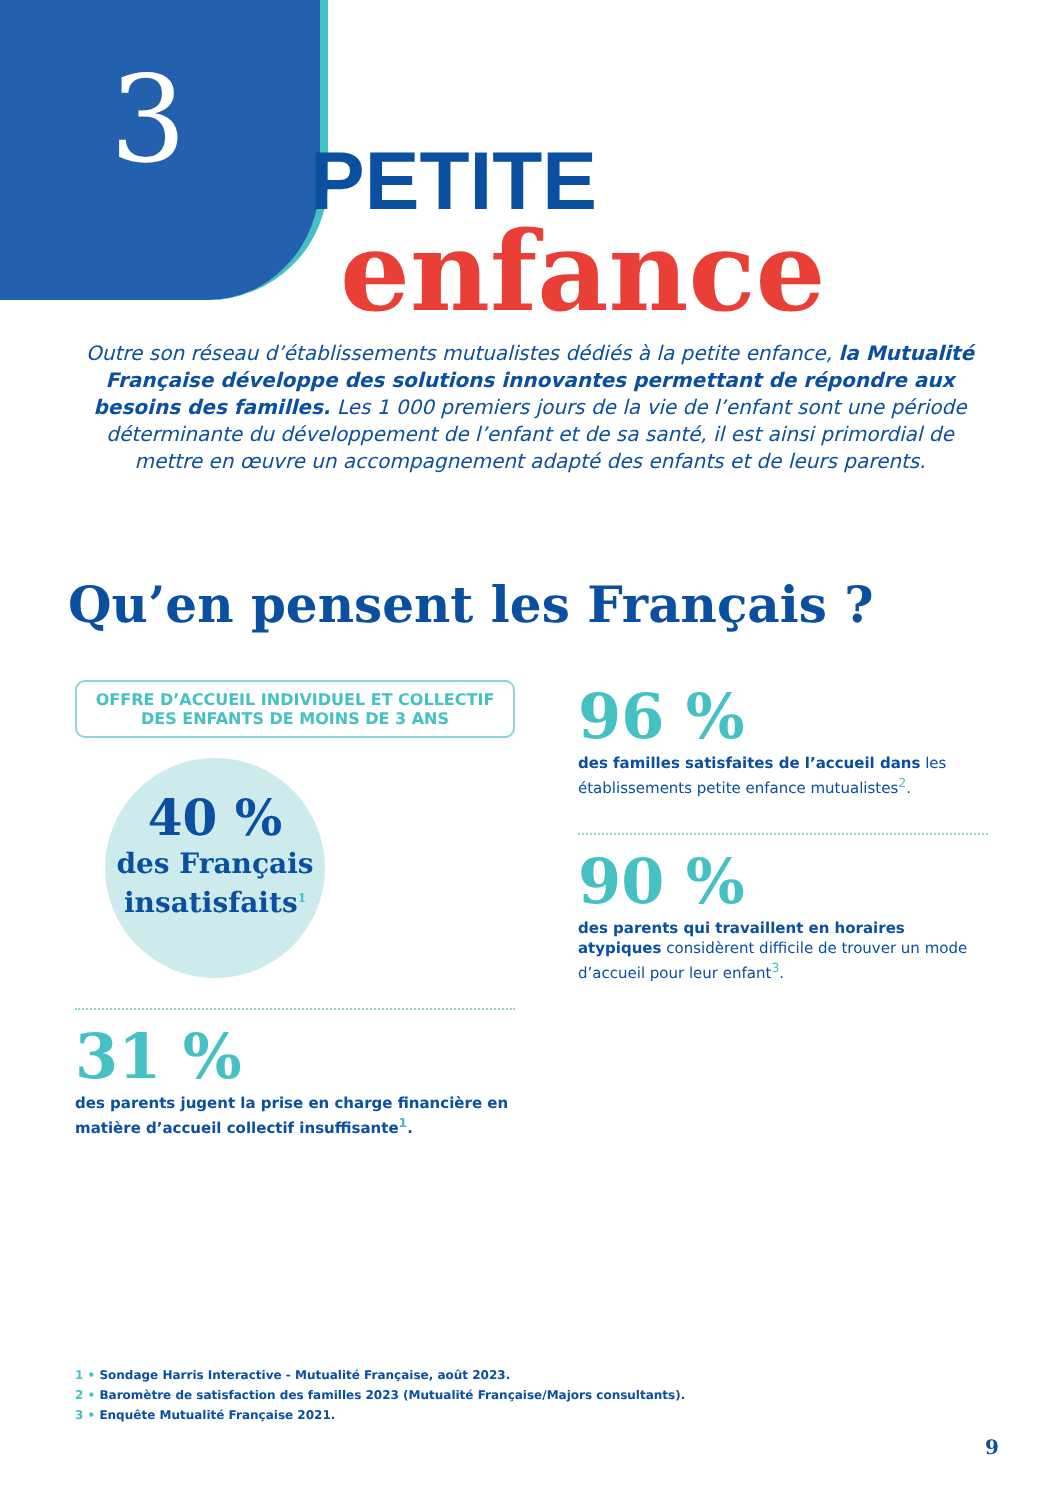3
PETITE
enfance
Outre son réseau d’établissements mutualistes dédiés à la petite enfance, la Mutualité Française développe des solutions innovantes permettant de répondre aux besoins des familles. Les 1 000 premiers jours de la vie de l’enfant sont une période déterminante du développement de l’enfant et de sa santé, il est ainsi primordial de mettre en œuvre un accompagnement adapté des enfants et de leurs parents.
Qu’en pensent les Français ?
OFFRE D’ACCUEIL INDIVIDUEL ET COLLECTIF
DES ENFANTS DE MOINS DE 3 ANS
40 %
des Français insatisfaits<sup>1</sup>
31 %
des parents jugent la prise en charge financière en matière d’accueil collectif insuffisante<sup>1</sup>.
96 %
des familles satisfaites de l’accueil dans les établissements petite enfance mutualistes<sup>2</sup>.
90 %
des parents qui travaillent en horaires atypiques considèrent difficile de trouver un mode d’accueil pour leur enfant<sup>3</sup>.
1 • Sondage Harris Interactive - Mutualité Française, août 2023.
2 • Baromètre de satisfaction des familles 2023 (Mutualité Française/Majors consultants).
3 • Enquête Mutualité Française 2021.
9